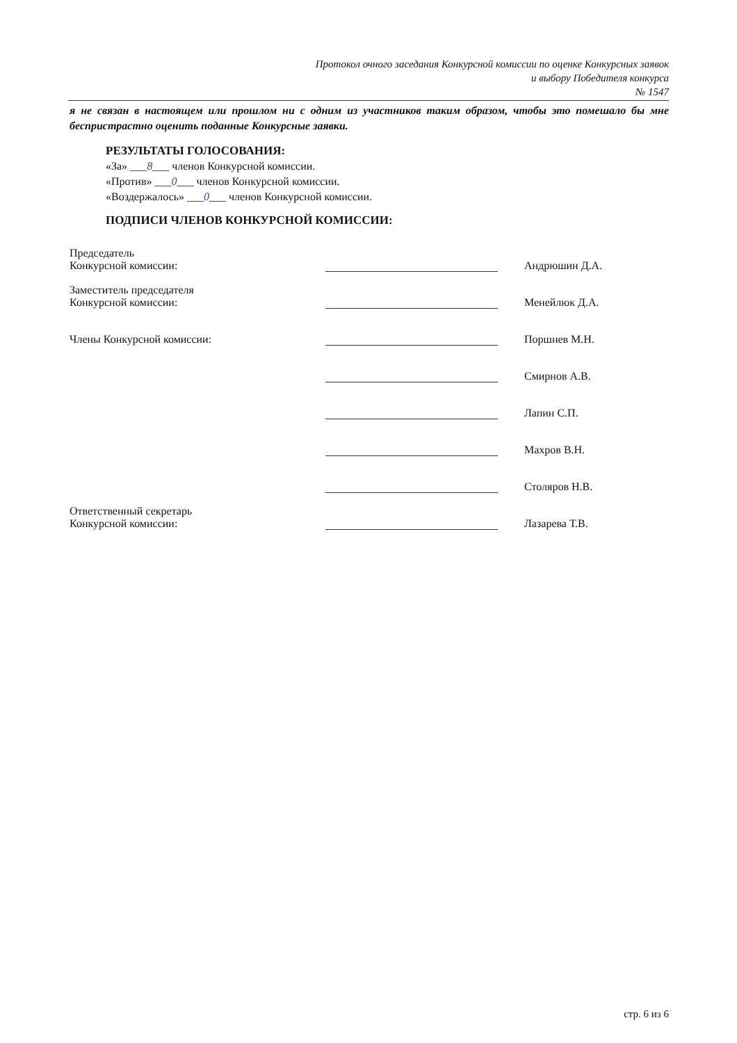Протокол очного заседания Конкурсной комиссии по оценке Конкурсных заявок
и выбору Победителя конкурса
№ 1547
я не связан в настоящем или прошлом ни с одним из участников таким образом, чтобы это помешало бы мне беспристрастно оценить поданные Конкурсные заявки.
РЕЗУЛЬТАТЫ ГОЛОСОВАНИЯ:
«За» ___8___ членов Конкурсной комиссии.
«Против» ___0___ членов Конкурсной комиссии.
«Воздержалось» ___0___ членов Конкурсной комиссии.
ПОДПИСИ ЧЛЕНОВ КОНКУРСНОЙ КОМИССИИ:
| Председатель Конкурсной комиссии: | | Андрюшин Д.А. |
| Заместитель председателя Конкурсной комиссии: | | Менейлюк Д.А. |
| Члены Конкурсной комиссии: | | Поршнев М.Н. |
| | | Смирнов А.В. |
| | | Лапин С.П. |
| | | Махров В.Н. |
| | | Столяров Н.В. |
| Ответственный секретарь Конкурсной комиссии: | | Лазарева Т.В. |
стр. 6 из 6